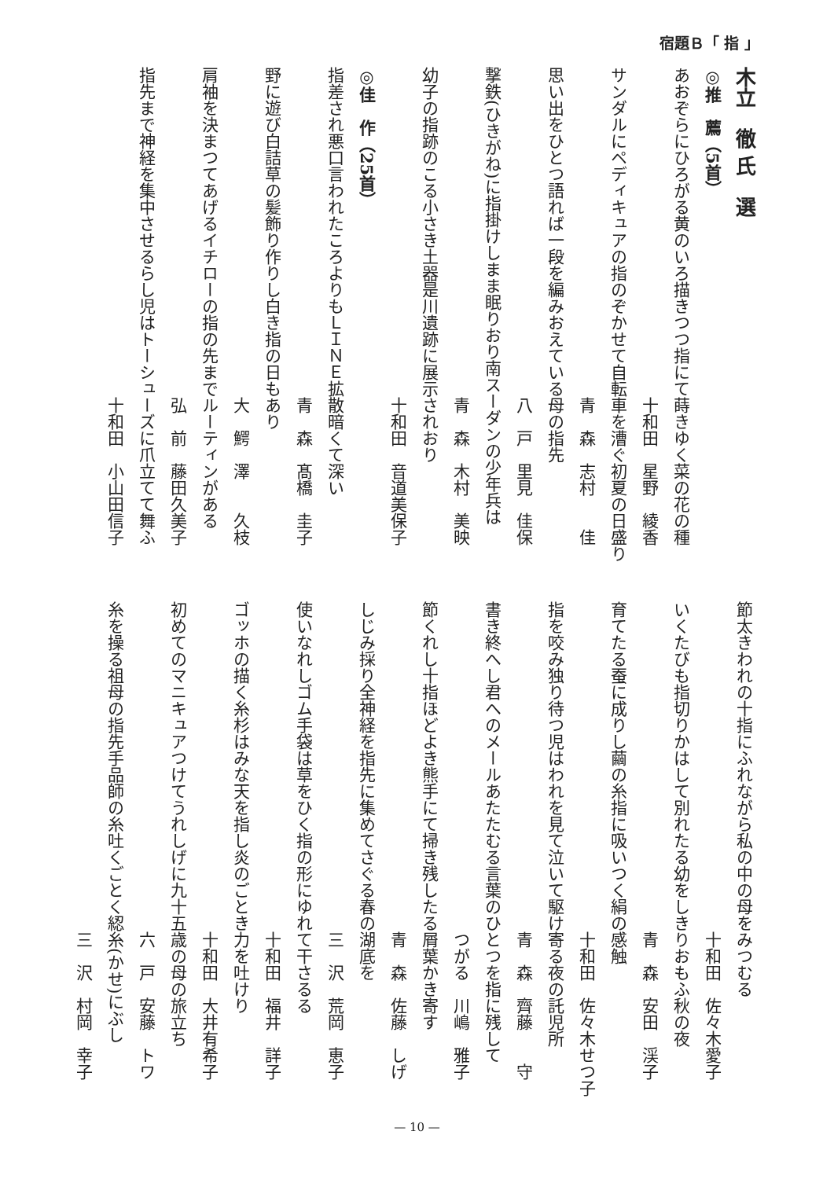宿題Ｂ「 指 」
木立　徹 氏　選
◎推　薦（5首）
あおぞらにひろがる黄のいろ描きつつ指にて蒔きゆく菜の花の種
十和田　星野　綾香
サンダルにペディキュアの指のぞかせて自転車を漕ぐ初夏の日盛り
青　森　志村　　佳
思い出をひとつ語れば一段を編みおえている母の指先
八　戸　里見　佳保
撃鉄(ひきがね)に指掛けしまま眠りおり南スーダンの少年兵は
青　森　木村　美映
幼子の指跡のこる小さき土器是川遺跡に展示されおり
十和田　音道美保子
◎佳　作（25首）
指差され悪口言われたころよりもＬＩＮＥ拡散暗くて深い
青　森　髙橋　圭子
野に遊び白詰草の髪飾り作りし白き指の日もあり
大　鰐　澤　　久枝
肩袖を決まつてあげるイチローの指の先までルーティンがある
弘　前　藤田久美子
指先まで神経を集中させるらし児はトーシューズに爪立てて舞ふ
十和田　小山田信子
節太きわれの十指にふれながら私の中の母をみつむる
十和田　佐々木愛子
いくたびも指切りかはして別れたる幼をしきりおもふ秋の夜
青　森　安田　渓子
育てたる蚕に成りし繭の糸指に吸いつく絹の感触
十和田　佐々木せつ子
指を咬み独り待つ児はわれを見て泣いて駆け寄る夜の託児所
青　森　齊藤　　守
書き終へし君へのメールあたたむる言葉のひとつを指に残して
つがる　川嶋　雅子
節くれし十指ほどよき熊手にて掃き残したる屑葉かき寄す
青　森　佐藤　しげ
しじみ採り全神経を指先に集めてさぐる春の湖底を
三　沢　荒岡　恵子
使いなれしゴム手袋は草をひく指の形にゆれて干さるる
十和田　福井　詳子
ゴッホの描く糸杉はみな天を指し炎のごとき力を吐けり
十和田　大井有希子
初めてのマニキュアつけてうれしげに九十五歳の母の旅立ち
六　戸　安藤　トワ
糸を操る祖母の指先手品師の糸吐くごとく綛糸(かせ)にぶし
三　沢　村岡　幸子
— 10 —